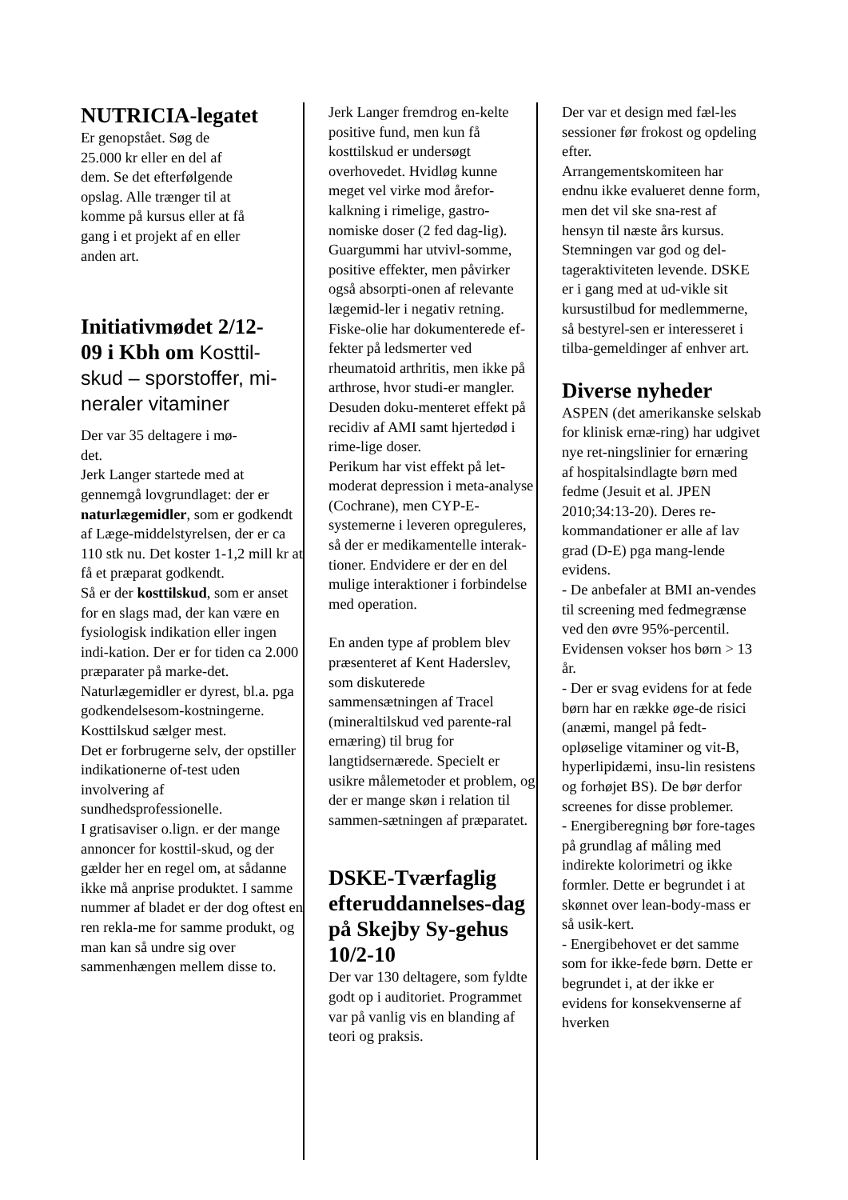NUTRICIA-legatet
Er genopstået. Søg de
25.000 kr eller en del af
dem. Se det efterfølgende
opslag. Alle trænger til at
komme på kursus eller at få
gang i et projekt af en eller
anden art.
Initiativmødet 2/12-
09 i Kbh om Kosttil-
skud – sporstoffer, mi-
neraler vitaminer
Der var 35 deltagere i mø-
det.
Jerk Langer startede med at gennemgå lovgrundlaget: der er naturlægemidler, som er godkendt af Læge-middelstyrelsen, der er ca 110 stk nu. Det koster 1-1,2 mill kr at få et præparat godkendt.
Så er der kosttilskud, som er anset for en slags mad, der kan være en fysiologisk indikation eller ingen indi-kation. Der er for tiden ca 2.000 præparater på marke-det.
Naturlægemidler er dyrest, bl.a. pga godkendelsesom-kostningerne. Kosttilskud sælger mest.
Det er forbrugerne selv, der opstiller indikationerne of-test uden involvering af sundhedsprofessionelle.
I gratisaviser o.lign. er der mange annoncer for kosttil-skud, og der gælder her en regel om, at sådanne ikke må anprise produktet. I samme nummer af bladet er der dog oftest en ren rekla-me for samme produkt, og man kan så undre sig over sammenhængen mellem disse to.
Jerk Langer fremdrog en-kelte positive fund, men kun få kosttilskud er undersøgt overhovedet. Hvidløg kunne meget vel virke mod årefor-kalkning i rimelige, gastro-nomiske doser (2 fed dag-lig). Guargummi har utvivl-somme, positive effekter, men påvirker også absorpti-onen af relevante lægemid-ler i negativ retning. Fiske-olie har dokumenterede ef-fekter på ledsmerter ved rheumatoid arthritis, men ikke på arthrose, hvor studi-er mangler. Desuden doku-menteret effekt på recidiv af AMI samt hjertedød i rime-lige doser.
Perikum har vist effekt på let-moderat depression i meta-analyse (Cochrane), men CYP-E-systemerne i leveren opreguleres, så der er medikamentelle interak-tioner. Endvidere er der en del mulige interaktioner i forbindelse med operation.
En anden type af problem blev præsenteret af Kent Haderslev, som diskuterede sammensætningen af Tracel (mineraltilskud ved parente-ral ernæring) til brug for langtidsernærede. Specielt er usikre målemetoder et problem, og der er mange skøn i relation til sammen-sætningen af præparatet.
DSKE-Tværfaglig efteruddannelses-dag på Skejby Sy-gehus 10/2-10
Der var 130 deltagere, som fyldte godt op i auditoriet. Programmet var på vanlig vis en blanding af teori og praksis.
Der var et design med fæl-les sessioner før frokost og opdeling efter.
Arrangementskomiteen har endnu ikke evalueret denne form, men det vil ske sna-rest af hensyn til næste års kursus.
Stemningen var god og del-tageraktiviteten levende. DSKE er i gang med at ud-vikle sit kursustilbud for medlemmerne, så bestyrel-sen er interesseret i tilba-gemeldinger af enhver art.
Diverse nyheder
ASPEN (det amerikanske selskab for klinisk ernæ-ring) har udgivet nye ret-ningslinier for ernæring af hospitalsindlagte børn med fedme (Jesuit et al. JPEN 2010;34:13-20). Deres re-kommandationer er alle af lav grad (D-E) pga mang-lende evidens.
- De anbefaler at BMI an-vendes til screening med fedmegrænse ved den øvre 95%-percentil. Evidensen vokser hos børn > 13 år.
- Der er svag evidens for at fede børn har en række øge-de risici (anæmi, mangel på fedt-opløselige vitaminer og vit-B, hyperlipidæmi, insu-lin resistens og forhøjet BS). De bør derfor screenes for disse problemer.
- Energiberegning bør fore-tages på grundlag af måling med indirekte kolorimetri og ikke formler. Dette er begrundet i at skønnet over lean-body-mass er så usik-kert.
- Energibehovet er det samme som for ikke-fede børn. Dette er begrundet i, at der ikke er evidens for konsekvenserne af hverken